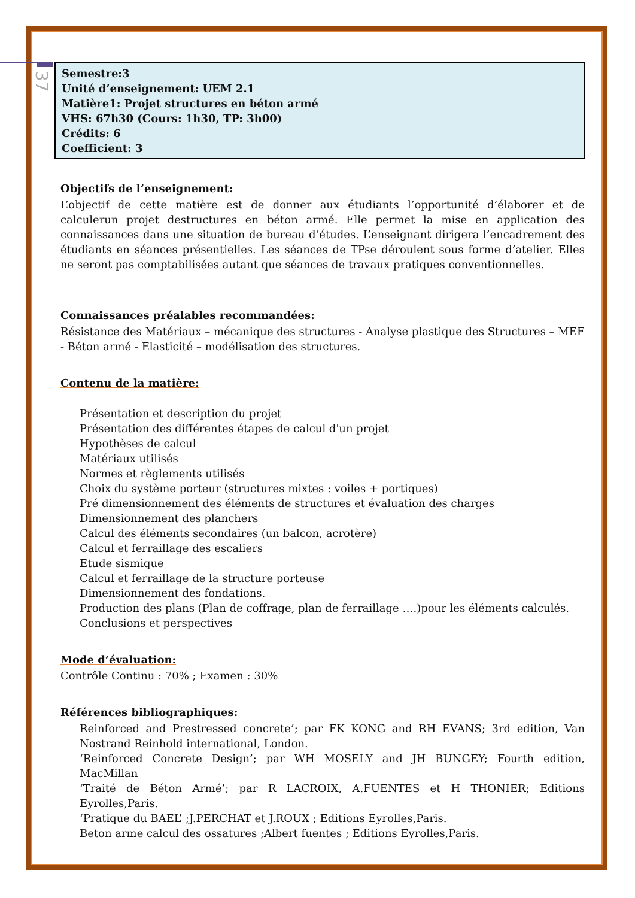37
Semestre:3
Unité d’enseignement: UEM 2.1
Matière1: Projet structures en béton armé
VHS: 67h30 (Cours: 1h30, TP: 3h00)
Crédits: 6
Coefficient: 3
Objectifs de l’enseignement:
L’objectif de cette matière est de donner aux étudiants l’opportunité d’élaborer et de calculerun projet destructures en béton armé. Elle permet la mise en application des connaissances dans une situation de bureau d’études. L’enseignant dirigera l’encadrement des étudiants en séances présentielles. Les séances de TPse déroulent sous forme d’atelier. Elles ne seront pas comptabilisées autant que séances de travaux pratiques conventionnelles.
Connaissances préalables recommandées:
Résistance des Matériaux – mécanique des structures - Analyse plastique des Structures – MEF - Béton armé - Elasticité – modélisation des structures.
Contenu de la matière:
Présentation et description du projet
Présentation des différentes étapes de calcul d'un projet
Hypothèses de calcul
Matériaux utilisés
Normes et règlements utilisés
Choix du système porteur (structures mixtes : voiles + portiques)
Pré dimensionnement des éléments de structures et évaluation des charges
Dimensionnement des planchers
Calcul des éléments secondaires (un balcon, acrotère)
Calcul et ferraillage des escaliers
Etude sismique
Calcul et ferraillage de la structure porteuse
Dimensionnement des fondations.
Production des plans (Plan de coffrage, plan de ferraillage ….)pour les éléments calculés.
Conclusions et perspectives
Mode d’évaluation:
Contrôle Continu : 70% ; Examen : 30%
Références bibliographiques:
Reinforced and Prestressed concrete’; par FK KONG and RH EVANS; 3rd edition, Van Nostrand Reinhold international, London.
‘Reinforced Concrete Design’; par WH MOSELY and JH BUNGEY; Fourth edition, MacMillan
‘Traité de Béton Armé’; par R LACROIX, A.FUENTES et H THONIER; Editions Eyrolles,Paris.
‘Pratique du BAEL’ ;J.PERCHAT et J.ROUX ; Editions Eyrolles,Paris.
Beton arme calcul des ossatures ;Albert fuentes ; Editions Eyrolles,Paris.